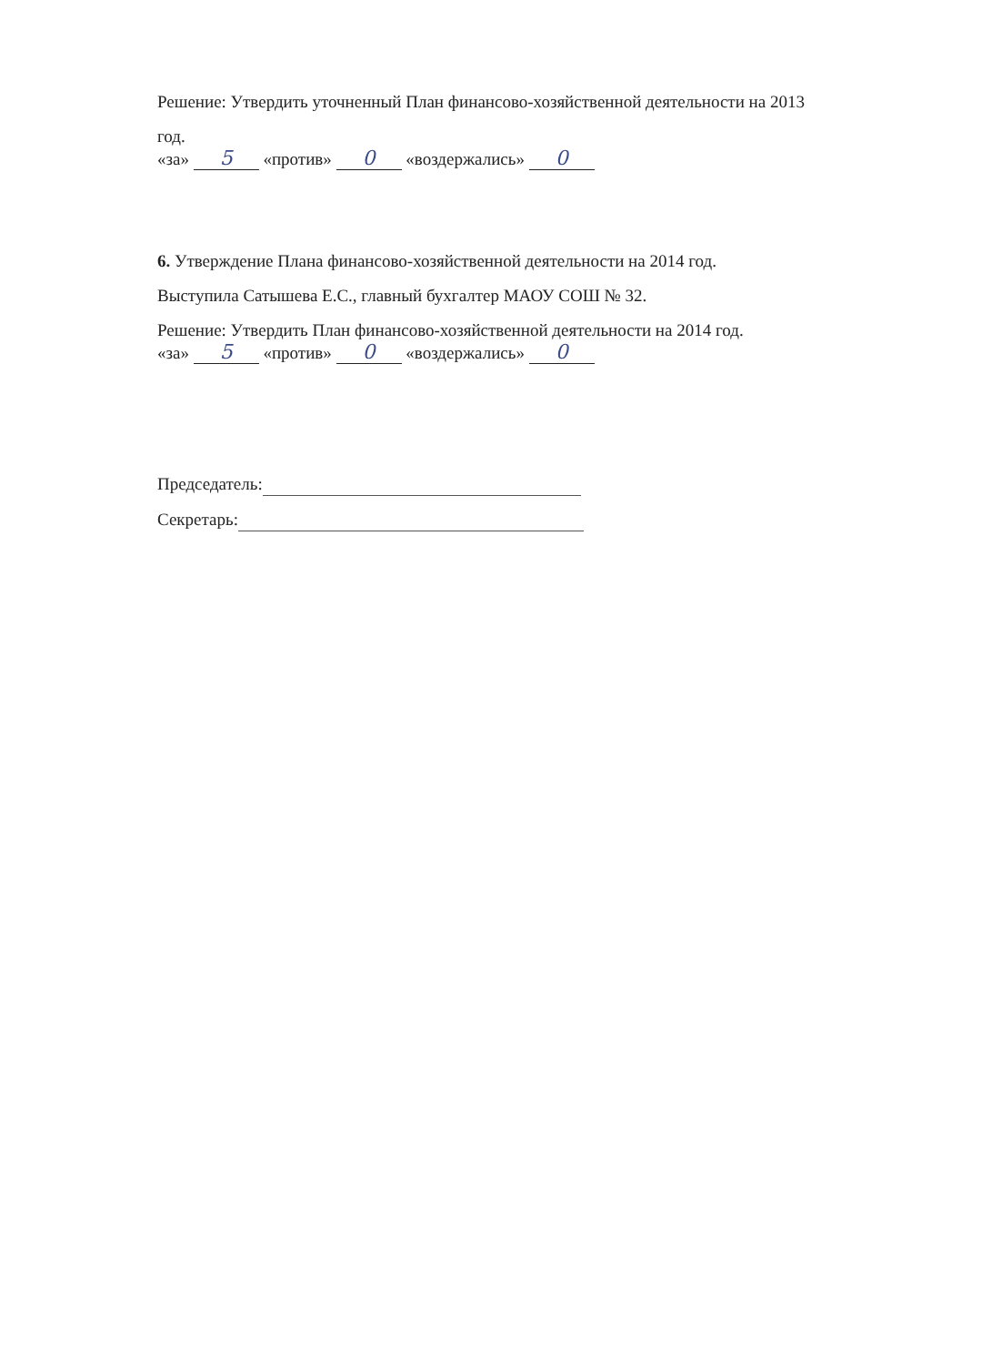Решение: Утвердить уточненный План финансово-хозяйственной деятельности на 2013
год.
«за» 5 «против» 0 «воздержались» 0
6. Утверждение Плана финансово-хозяйственной деятельности на 2014 год.
Выступила Сатышева Е.С., главный бухгалтер МАОУ СОШ № 32.
Решение: Утвердить План финансово-хозяйственной деятельности на 2014 год.
«за» 5 «против» 0 «воздержались» 0
Председатель:
Секретарь: